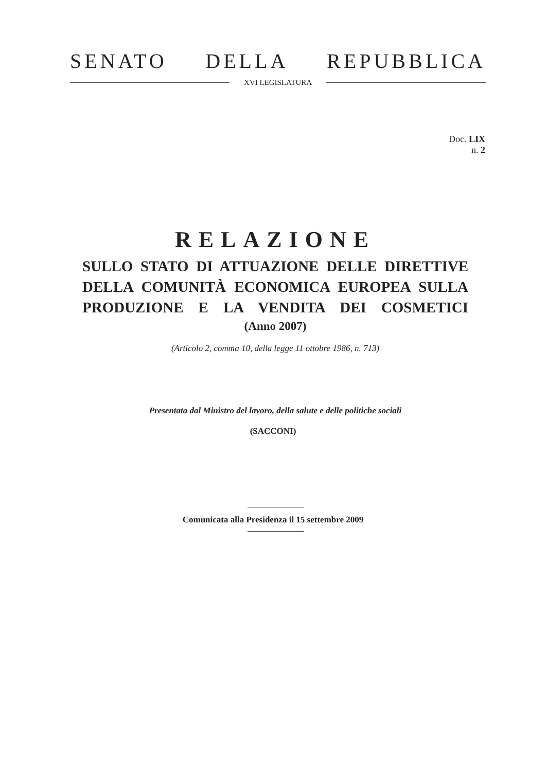SENATO DELLA REPUBBLICA
XVI LEGISLATURA
Doc. LIX
n. 2
RELAZIONE
SULLO STATO DI ATTUAZIONE DELLE DIRETTIVE
DELLA COMUNITÀ ECONOMICA EUROPEA SULLA
PRODUZIONE E LA VENDITA DEI COSMETICI
(Anno 2007)
(Articolo 2, comma 10, della legge 11 ottobre 1986, n. 713)
Presentata dal Ministro del lavoro, della salute e delle politiche sociali
(SACCONI)
Comunicata alla Presidenza il 15 settembre 2009